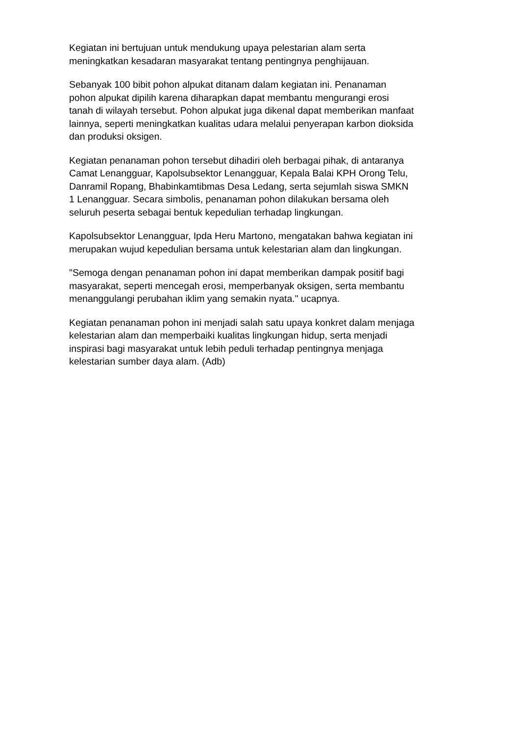Kegiatan ini bertujuan untuk mendukung upaya pelestarian alam serta
meningkatkan kesadaran masyarakat tentang pentingnya penghijauan.
Sebanyak 100 bibit pohon alpukat ditanam dalam kegiatan ini. Penanaman
pohon alpukat dipilih karena diharapkan dapat membantu mengurangi erosi
tanah di wilayah tersebut. Pohon alpukat juga dikenal dapat memberikan manfaat
lainnya, seperti meningkatkan kualitas udara melalui penyerapan karbon dioksida
dan produksi oksigen.
Kegiatan penanaman pohon tersebut dihadiri oleh berbagai pihak, di antaranya
Camat Lenangguar, Kapolsubsektor Lenangguar, Kepala Balai KPH Orong Telu,
Danramil Ropang, Bhabinkamtibmas Desa Ledang, serta sejumlah siswa SMKN
1 Lenangguar. Secara simbolis, penanaman pohon dilakukan bersama oleh
seluruh peserta sebagai bentuk kepedulian terhadap lingkungan.
Kapolsubsektor Lenangguar, Ipda Heru Martono, mengatakan bahwa kegiatan ini
merupakan wujud kepedulian bersama untuk kelestarian alam dan lingkungan.
"Semoga dengan penanaman pohon ini dapat memberikan dampak positif bagi
masyarakat, seperti mencegah erosi, memperbanyak oksigen, serta membantu
menanggulangi perubahan iklim yang semakin nyata." ucapnya.
Kegiatan penanaman pohon ini menjadi salah satu upaya konkret dalam menjaga
kelestarian alam dan memperbaiki kualitas lingkungan hidup, serta menjadi
inspirasi bagi masyarakat untuk lebih peduli terhadap pentingnya menjaga
kelestarian sumber daya alam. (Adb)